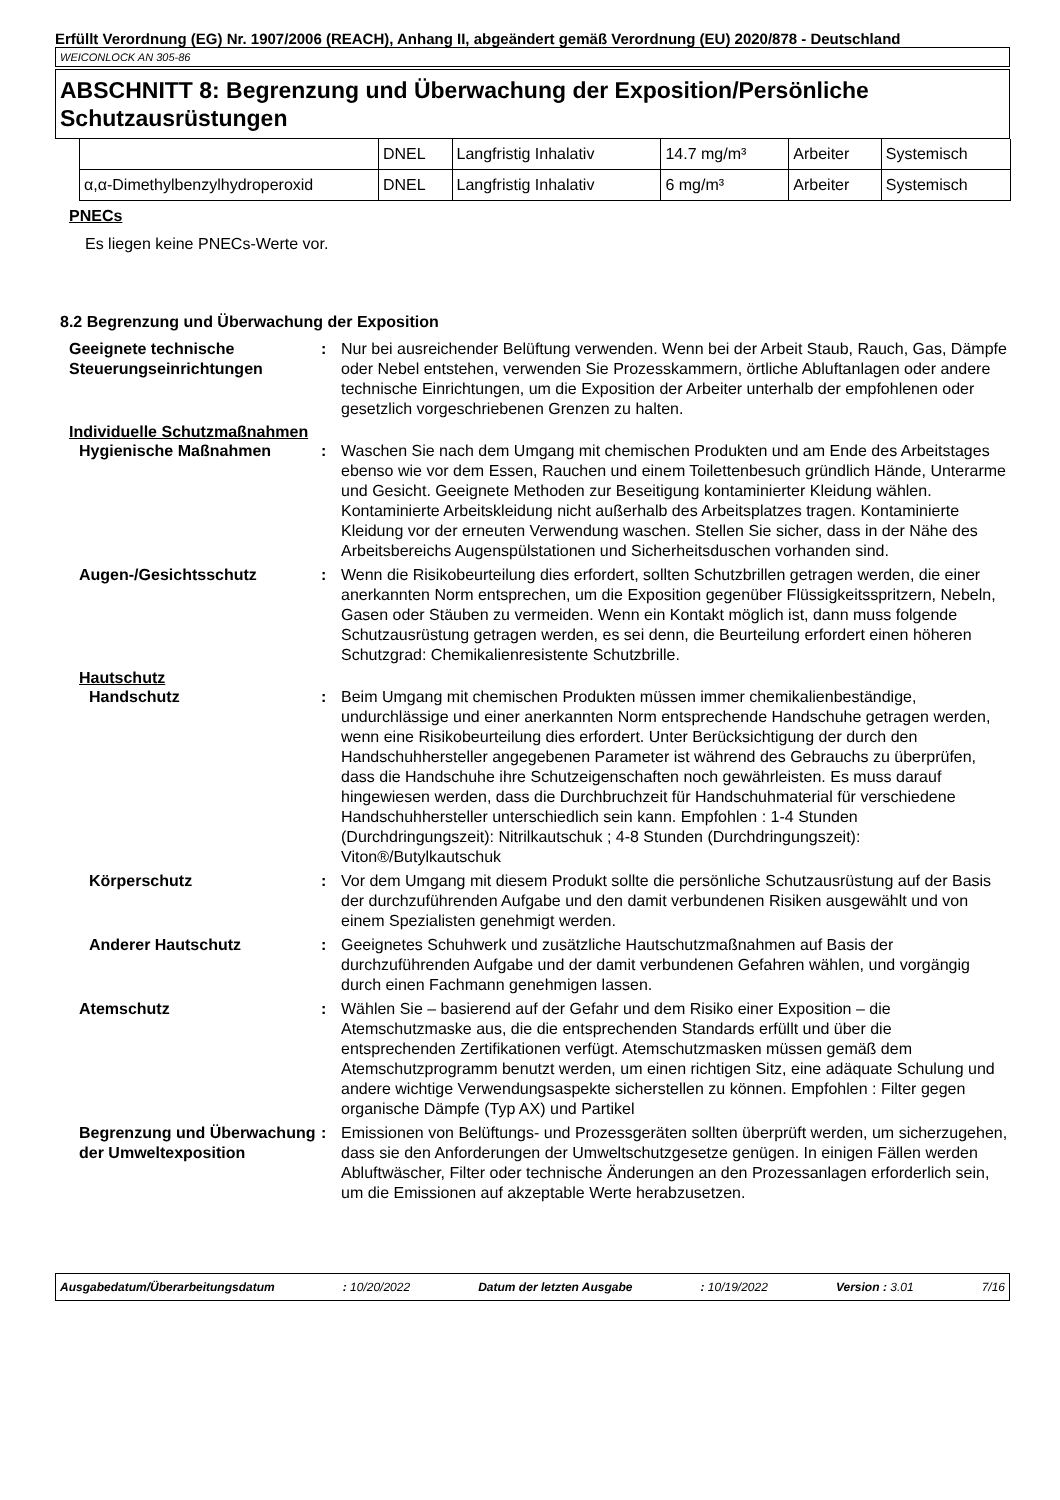Erfüllt Verordnung (EG) Nr. 1907/2006 (REACH), Anhang II, abgeändert gemäß Verordnung (EU) 2020/878 - Deutschland
WEICONLOCK AN 305-86
ABSCHNITT 8: Begrenzung und Überwachung der Exposition/Persönliche Schutzausrüstungen
| | DNEL | Langfristig Inhalativ | 14.7 mg/m³ | Arbeiter | Systemisch |
| α,α-Dimethylbenzylhydroperoxid | DNEL | Langfristig Inhalativ | 6 mg/m³ | Arbeiter | Systemisch |
PNECs
Es liegen keine PNECs-Werte vor.
8.2 Begrenzung und Überwachung der Exposition
Geeignete technische Steuerungseinrichtungen
: Nur bei ausreichender Belüftung verwenden. Wenn bei der Arbeit Staub, Rauch, Gas, Dämpfe oder Nebel entstehen, verwenden Sie Prozesskammern, örtliche Abluftanlagen oder andere technische Einrichtungen, um die Exposition der Arbeiter unterhalb der empfohlenen oder gesetzlich vorgeschriebenen Grenzen zu halten.
Individuelle Schutzmaßnahmen
Hygienische Maßnahmen : Waschen Sie nach dem Umgang mit chemischen Produkten und am Ende des Arbeitstages ebenso wie vor dem Essen, Rauchen und einem Toilettenbesuch gründlich Hände, Unterarme und Gesicht. Geeignete Methoden zur Beseitigung kontaminierter Kleidung wählen. Kontaminierte Arbeitskleidung nicht außerhalb des Arbeitsplatzes tragen. Kontaminierte Kleidung vor der erneuten Verwendung waschen. Stellen Sie sicher, dass in der Nähe des Arbeitsbereichs Augenspülstationen und Sicherheitsduschen vorhanden sind.
Augen-/Gesichtsschutz : Wenn die Risikobeurteilung dies erfordert, sollten Schutzbrillen getragen werden, die einer anerkannten Norm entsprechen, um die Exposition gegenüber Flüssigkeitsspritzern, Nebeln, Gasen oder Stäuben zu vermeiden. Wenn ein Kontakt möglich ist, dann muss folgende Schutzausrüstung getragen werden, es sei denn, die Beurteilung erfordert einen höheren Schutzgrad: Chemikalienresistente Schutzbrille.
Hautschutz
Handschutz : Beim Umgang mit chemischen Produkten müssen immer chemikalienbeständige, undurchlässige und einer anerkannten Norm entsprechende Handschuhe getragen werden, wenn eine Risikobeurteilung dies erfordert. Unter Berücksichtigung der durch den Handschuhhersteller angegebenen Parameter ist während des Gebrauchs zu überprüfen, dass die Handschuhe ihre Schutzeigenschaften noch gewährleisten. Es muss darauf hingewiesen werden, dass die Durchbruchzeit für Handschuhmaterial für verschiedene Handschuhhersteller unterschiedlich sein kann. Empfohlen : 1-4 Stunden (Durchdringungszeit): Nitrilkautschuk ; 4-8 Stunden (Durchdringungszeit): Viton®/Butylkautschuk
Körperschutz : Vor dem Umgang mit diesem Produkt sollte die persönliche Schutzausrüstung auf der Basis der durchzuführenden Aufgabe und den damit verbundenen Risiken ausgewählt und von einem Spezialisten genehmigt werden.
Anderer Hautschutz : Geeignetes Schuhwerk und zusätzliche Hautschutzmaßnahmen auf Basis der durchzuführenden Aufgabe und der damit verbundenen Gefahren wählen, und vorgängig durch einen Fachmann genehmigen lassen.
Atemschutz : Wählen Sie – basierend auf der Gefahr und dem Risiko einer Exposition – die Atemschutzmaske aus, die die entsprechenden Standards erfüllt und über die entsprechenden Zertifikationen verfügt. Atemschutzmasken müssen gemäß dem Atemschutzprogramm benutzt werden, um einen richtigen Sitz, eine adäquate Schulung und andere wichtige Verwendungsaspekte sicherstellen zu können. Empfohlen : Filter gegen organische Dämpfe (Typ AX) und Partikel
Begrenzung und Überwachung der Umweltexposition
: Emissionen von Belüftungs- und Prozessgeräten sollten überprüft werden, um sicherzugehen, dass sie den Anforderungen der Umweltschutzgesetze genügen. In einigen Fällen werden Abluftwäscher, Filter oder technische Änderungen an den Prozessanlagen erforderlich sein, um die Emissionen auf akzeptable Werte herabzusetzen.
Ausgabedatum/Überarbeitungsdatum: 10/20/2022 Datum der letzten Ausgabe: 10/19/2022 Version : 3.01 7/16